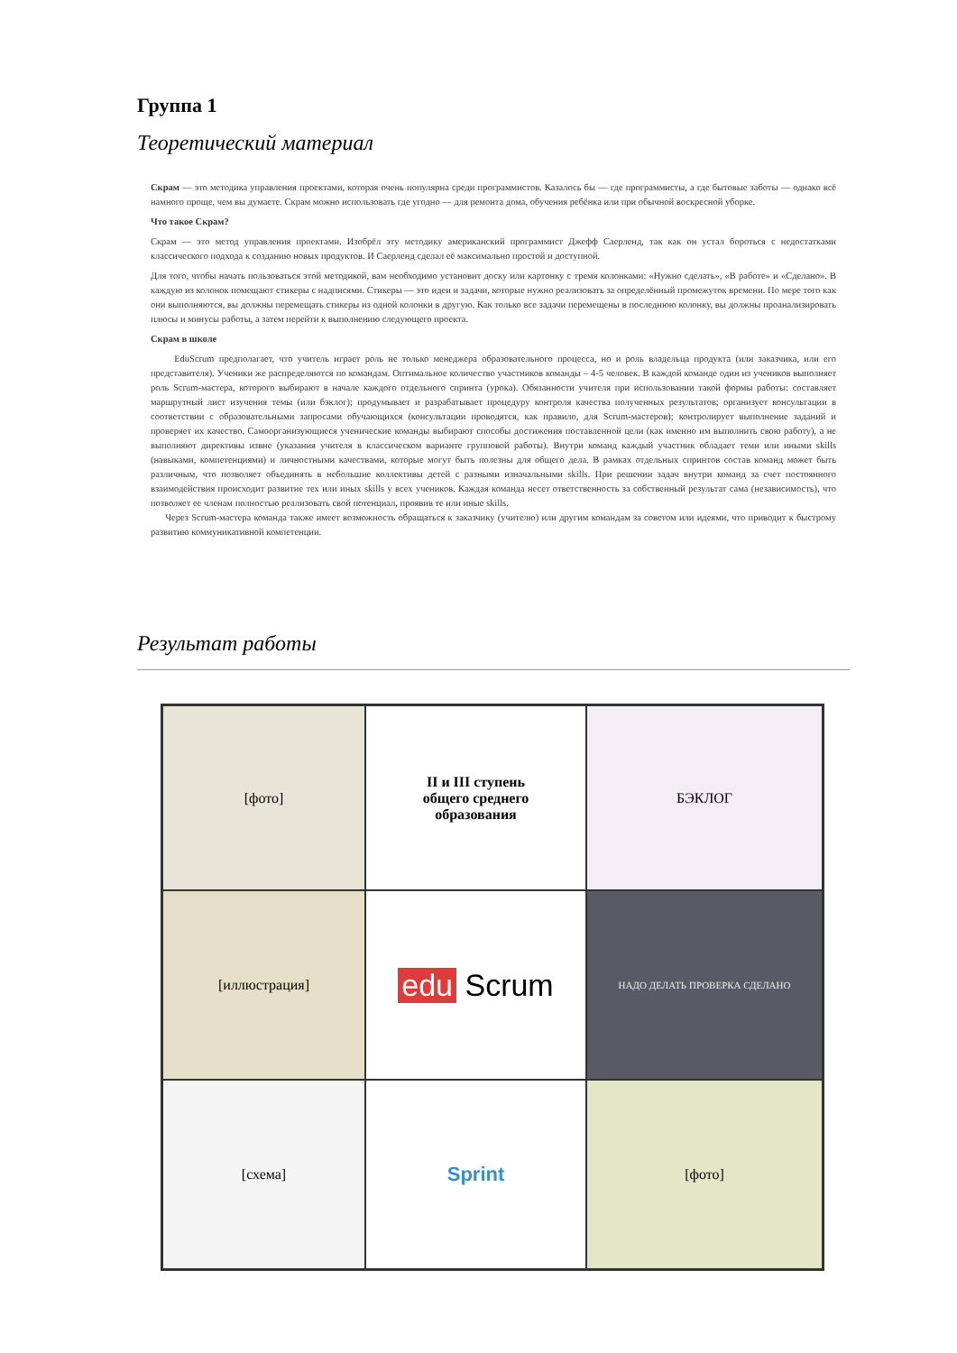Группа 1
Теоретический материал
Скрам — это методика управления проектами, которая очень популярна среди программистов. Казалось бы — где программисты, а где бытовые заботы — однако всё намного проще, чем вы думаете. Скрам можно использовать где угодно — для ремонта дома, обучения ребёнка или при обычной воскресной уборке.
Что такое Скрам?
Скрам — это метод управления проектами. Изобрёл эту методику американский программист Джефф Саерленд, так как он устал бороться с недостатками классического подхода к созданию новых продуктов. И Саерленд сделал её максимально простой и доступной.
Для того, чтобы начать пользоваться этой методикой, вам необходимо установит доску или картонку с тремя колонками: «Нужно сделать», «В работе» и «Сделано». В каждую из колонок помещают стикеры с надписями. Стикеры — это идеи и задачи, которые нужно реализовать за определённый промежуток времени. По мере того как они выполняются, вы должны перемещать стикеры из одной колонки в другую. Как только все задачи перемещены в последнюю колонку, вы должны проанализировать плюсы и минусы работы, а затем перейти к выполнению следующего проекта.
Скрам в школе
EduScrum предполагает, что учитель играет роль не только менеджера образовательного процесса, но и роль владельца продукта (или заказчика, или его представителя). Ученики же распределяются по командам. Оптимальное количество участников команды – 4-5 человек. В каждой команде один из учеников выполняет роль Scrum-мастера, которого выбирают в начале каждого отдельного спринта (урока). Обязанности учителя при использовании такой формы работы: составляет маршрутный лист изучения темы (или бэклог); продумывает и разрабатывает процедуру контроля качества полученных результатов; организует консультации в соответствии с образовательными запросами обучающихся (консультации проводятся, как правило, для Scrum-мастеров); контролирует выполнение заданий и проверяет их качество. Самоорганизующиеся ученические команды выбирают способы достижения поставленной цели (как именно им выполнить свою работу), а не выполняют директивы извне (указания учителя в классическом варианте групповой работы). Внутри команд каждый участник обладает теми или иными skills (навыками, компетенциями) и личностными качествами, которые могут быть полезны для общего дела. В рамках отдельных спринтов состав команд может быть различным, что позволяет объединять в небольшие коллективы детей с разными изначальными skills. При решении задач внутри команд за счет постоянного взаимодействия происходит развитие тех или иных skills у всех учеников. Каждая команда несет ответственность за собственный результат сама (независимость), что позволяет ее членам полностью реализовать свой потенциал, проявив те или иные skills.
Через Scrum-мастера команда также имеет возможность обращаться к заказчику (учителю) или другим командам за советом или идеями, что приводит к быстрому развитию коммуникативной компетенции.
Результат работы
[фото]
II и III ступень
общего среднего
образования
БЭКЛОГ
[иллюстрация]
edu Scrum
НАДО ДЕЛАТЬ ПРОВЕРКА СДЕЛАНО
[схема]
Sprint
[фото]